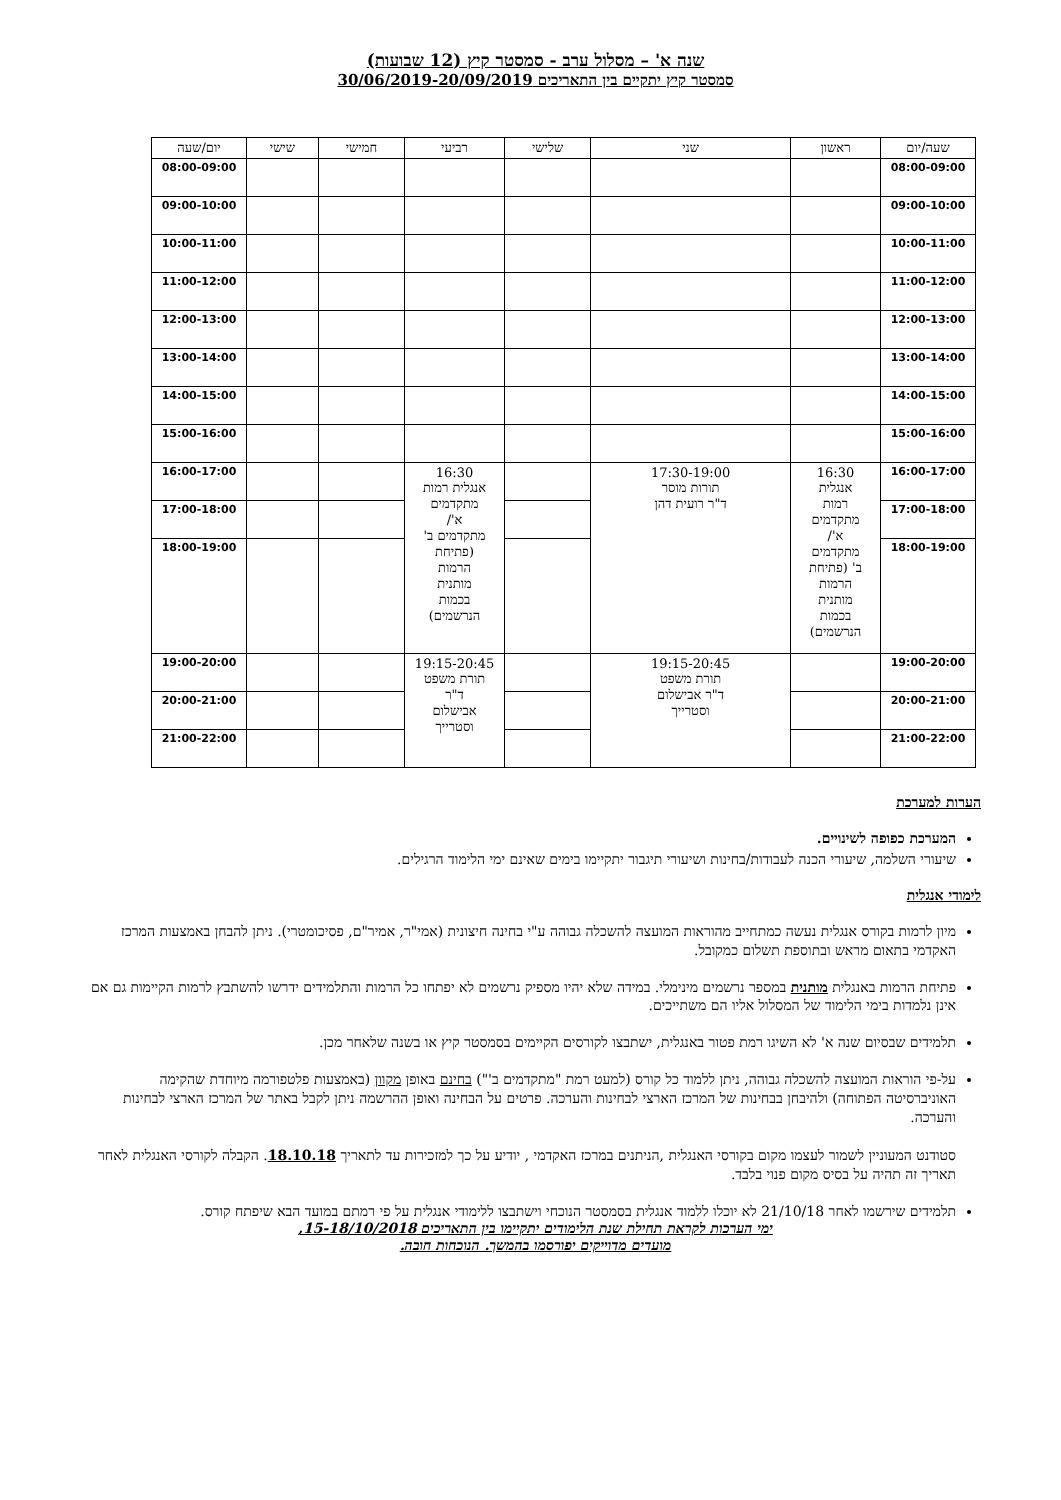שנה א' – מסלול ערב - סמסטר קיץ (12 שבועות)
סמסטר קיץ יתקיים בין התאריכים 30/06/2019-20/09/2019
| שעה/יום | ראשון | שני | שלישי | רביעי | חמישי | שישי | יום/שעה |
| --- | --- | --- | --- | --- | --- | --- | --- |
| 08:00-09:00 | | | | | | | 08:00-09:00 |
| 09:00-10:00 | | | | | | | 09:00-10:00 |
| 10:00-11:00 | | | | | | | 10:00-11:00 |
| 11:00-12:00 | | | | | | | 11:00-12:00 |
| 12:00-13:00 | | | | | | | 12:00-13:00 |
| 13:00-14:00 | | | | | | | 13:00-14:00 |
| 14:00-15:00 | | | | | | | 14:00-15:00 |
| 15:00-16:00 | | | | | | | 15:00-16:00 |
| 16:00-17:00 | 16:30 אנגלית רמות מתקדמים א'/ מתקדמים ב' (פתיחת הרמות מותנית בכמות הנרשמים) | 17:30-19:00 תורות מוסר ד"ר רועית דהן | | 16:30 אנגלית רמות מתקדמים א'/ מתקדמים ב' (פתיחת הרמות מותנית בכמות הנרשמים) | | | 16:00-17:00 |
| 17:00-18:00 | | | | | | | 17:00-18:00 |
| 18:00-19:00 | | | | | | | 18:00-19:00 |
| 19:00-20:00 | | 19:15-20:45 תורת משפט ד"ר אבישלום וסטרייך | | 19:15-20:45 תורת משפט ד"ר אבישלום וסטרייך | | | 19:00-20:00 |
| 20:00-21:00 | | | | | | | 20:00-21:00 |
| 21:00-22:00 | | | | | | | 21:00-22:00 |
הערות למערכת
המערכת כפופה לשינויים.
שיעורי השלמה, שיעורי הכנה לעבודות/בחינות ושיעורי תיגבור יתקיימו בימים שאינם ימי הלימוד הרגילים.
לימודי אנגלית
מיון לרמות בקורס אנגלית נעשה כמתחייב מהוראות המועצה להשכלה גבוהה ע"י בחינה חיצונית (אמי"ר, אמיר"ם, פסיכומטרי). ניתן להבחן באמצעות המרכז האקדמי בתאום מראש ובתוספת תשלום כמקובל.
פתיחת הרמות באנגלית מותנית במספר נרשמים מינימלי. במידה שלא יהיו מספיק נרשמים לא יפתחו כל הרמות והתלמידים ידרשו להשתבץ לרמות הקיימות גם אם אינן נלמדות בימי הלימוד של המסלול אליו הם משתייכים.
תלמידים שבסיום שנה א' לא השיגו רמת פטור באנגלית, ישתבצו לקורסים הקיימים בסמסטר קיץ או בשנה שלאחר מכן.
על-פי הוראות המועצה להשכלה גבוהה, ניתן ללמוד כל קורס (למעט רמת "מתקדמים ב'") בחינם באופן מקוון (באמצעות פלטפורמה מיוחדת שהקימה האוניברסיטה הפתוחה) ולהיבחן בבחינות של המרכז הארצי לבחינות והערכה. פרטים על הבחינה ואופן ההרשמה ניתן לקבל באתר של המרכז הארצי לבחינות והערכה.
סטודנט המעוניין לשמור לעצמו מקום בקורסי האנגלית ,הניתנים במרכז האקדמי , יודיע על כך למזכירות עד לתאריך 18.10.18. הקבלה לקורסי האנגלית לאחר תאריך זה תהיה על בסיס מקום פנוי בלבד.
תלמידים שירשמו לאחר 21/10/18 לא יוכלו ללמוד אנגלית בסמסטר הנוכחי וישתבצו ללימודי אנגלית על פי רמתם במועד הבא שיפתח קורס.
ימי הערכות לקראת תחילת שנת הלימודים יתקיימו בין התאריכים 15-18/10/2018,
מועדים מדוייקים יפורסמו בהמשך. הנוכחות חובה.